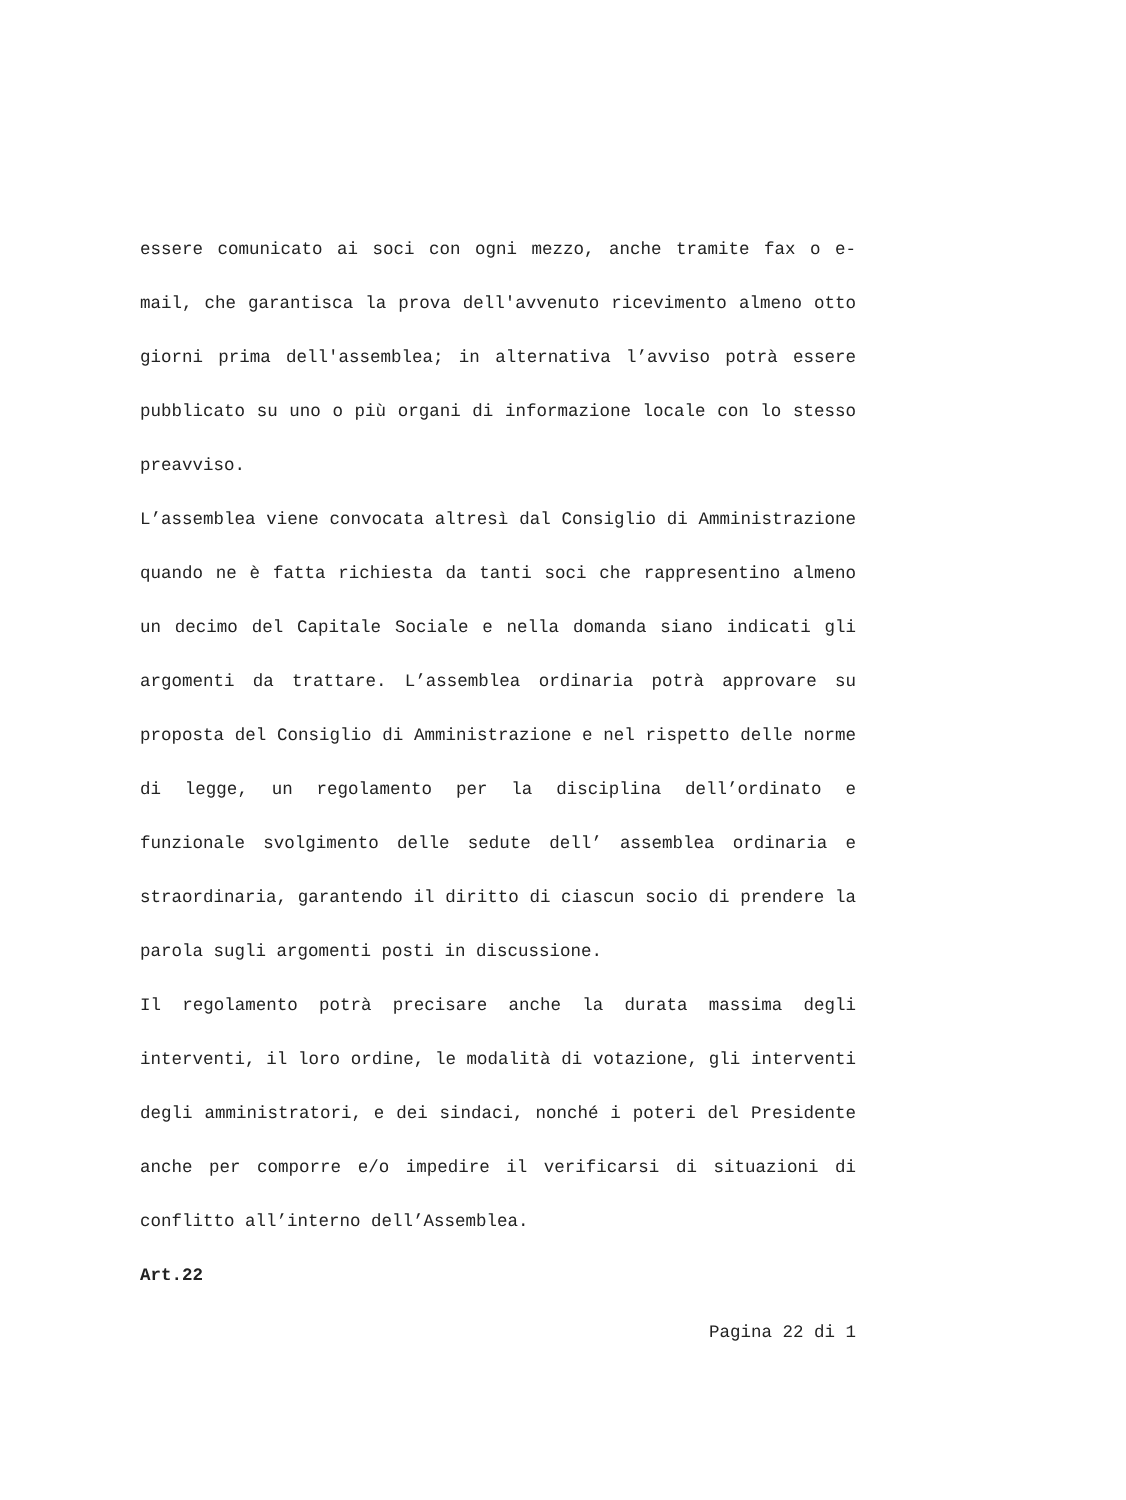essere comunicato ai soci con ogni mezzo, anche tramite fax o e-mail, che garantisca la prova dell'avvenuto ricevimento almeno otto giorni prima dell'assemblea; in alternativa l’avviso potrà essere pubblicato su uno o più organi di informazione locale con lo stesso preavviso.
L’assemblea viene convocata altresì dal Consiglio di Amministrazione quando ne è fatta richiesta da tanti soci che rappresentino almeno un decimo del Capitale Sociale e nella domanda siano indicati gli argomenti da trattare. L’assemblea ordinaria potrà approvare su proposta del Consiglio di Amministrazione e nel rispetto delle norme di legge, un regolamento per la disciplina dell’ordinato e funzionale svolgimento delle sedute dell’ assemblea ordinaria e straordinaria, garantendo il diritto di ciascun socio di prendere la parola sugli argomenti posti in discussione.
Il regolamento potrà precisare anche la durata massima degli interventi, il loro ordine, le modalità di votazione, gli interventi degli amministratori, e dei sindaci, nonché i poteri del Presidente anche per comporre e/o impedire il verificarsi di situazioni di conflitto all’interno dell’Assemblea.
Art.22
Pagina 22 di 1